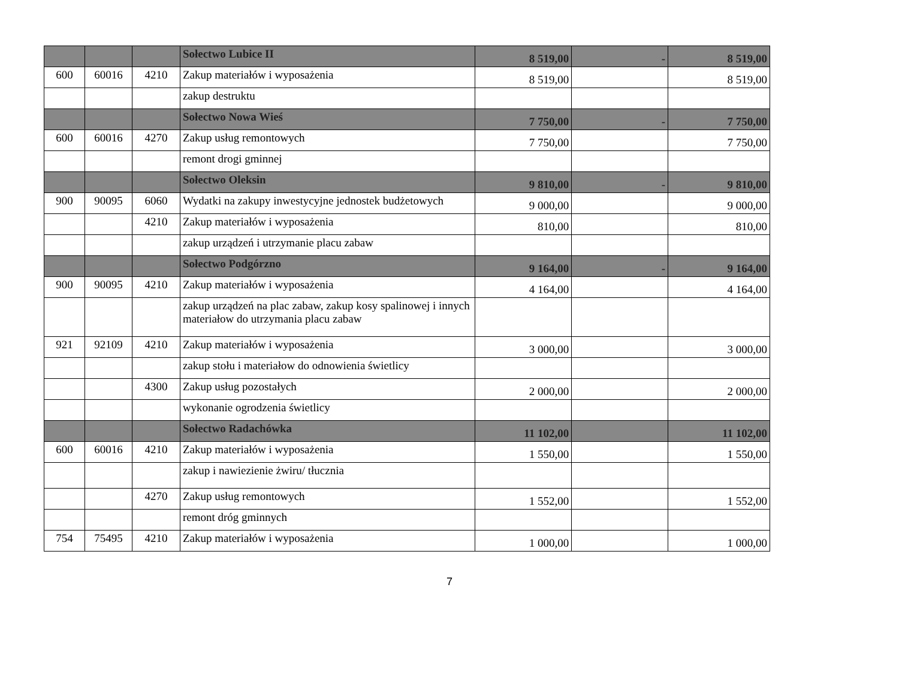| | | | Sołectwo Lubice II | 8 519,00 | - | 8 519,00 |
| 600 | 60016 | 4210 | Zakup materiałów i wyposażenia | 8 519,00 | | 8 519,00 |
| | | | zakup destruktu | | | |
| | | | Sołectwo Nowa Wieś | 7 750,00 | - | 7 750,00 |
| 600 | 60016 | 4270 | Zakup usług remontowych | 7 750,00 | | 7 750,00 |
| | | | remont drogi gminnej | | | |
| | | | Sołectwo Oleksin | 9 810,00 | - | 9 810,00 |
| 900 | 90095 | 6060 | Wydatki na zakupy inwestycyjne jednostek budżetowych | 9 000,00 | | 9 000,00 |
| | | 4210 | Zakup materiałów i wyposażenia | 810,00 | | 810,00 |
| | | | zakup urządzeń i utrzymanie placu zabaw | | | |
| | | | Sołectwo Podgórzno | 9 164,00 | - | 9 164,00 |
| 900 | 90095 | 4210 | Zakup materiałów i wyposażenia | 4 164,00 | | 4 164,00 |
| | | | zakup urządzeń na plac zabaw, zakup kosy spalinowej i innych materiałow do utrzymania placu zabaw | | | |
| 921 | 92109 | 4210 | Zakup materiałów i wyposażenia | 3 000,00 | | 3 000,00 |
| | | | zakup stołu i materiałow do odnowienia świetlicy | | | |
| | | 4300 | Zakup usług pozostałych | 2 000,00 | | 2 000,00 |
| | | | wykonanie ogrodzenia świetlicy | | | |
| | | | Sołectwo Radachówka | 11 102,00 | | 11 102,00 |
| 600 | 60016 | 4210 | Zakup materiałów i wyposażenia | 1 550,00 | | 1 550,00 |
| | | | zakup i nawiezienie żwiru/ tłucznia | | | |
| | | 4270 | Zakup usług remontowych | 1 552,00 | | 1 552,00 |
| | | | remont dróg gminnych | | | |
| 754 | 75495 | 4210 | Zakup materiałów i wyposażenia | 1 000,00 | | 1 000,00 |
7